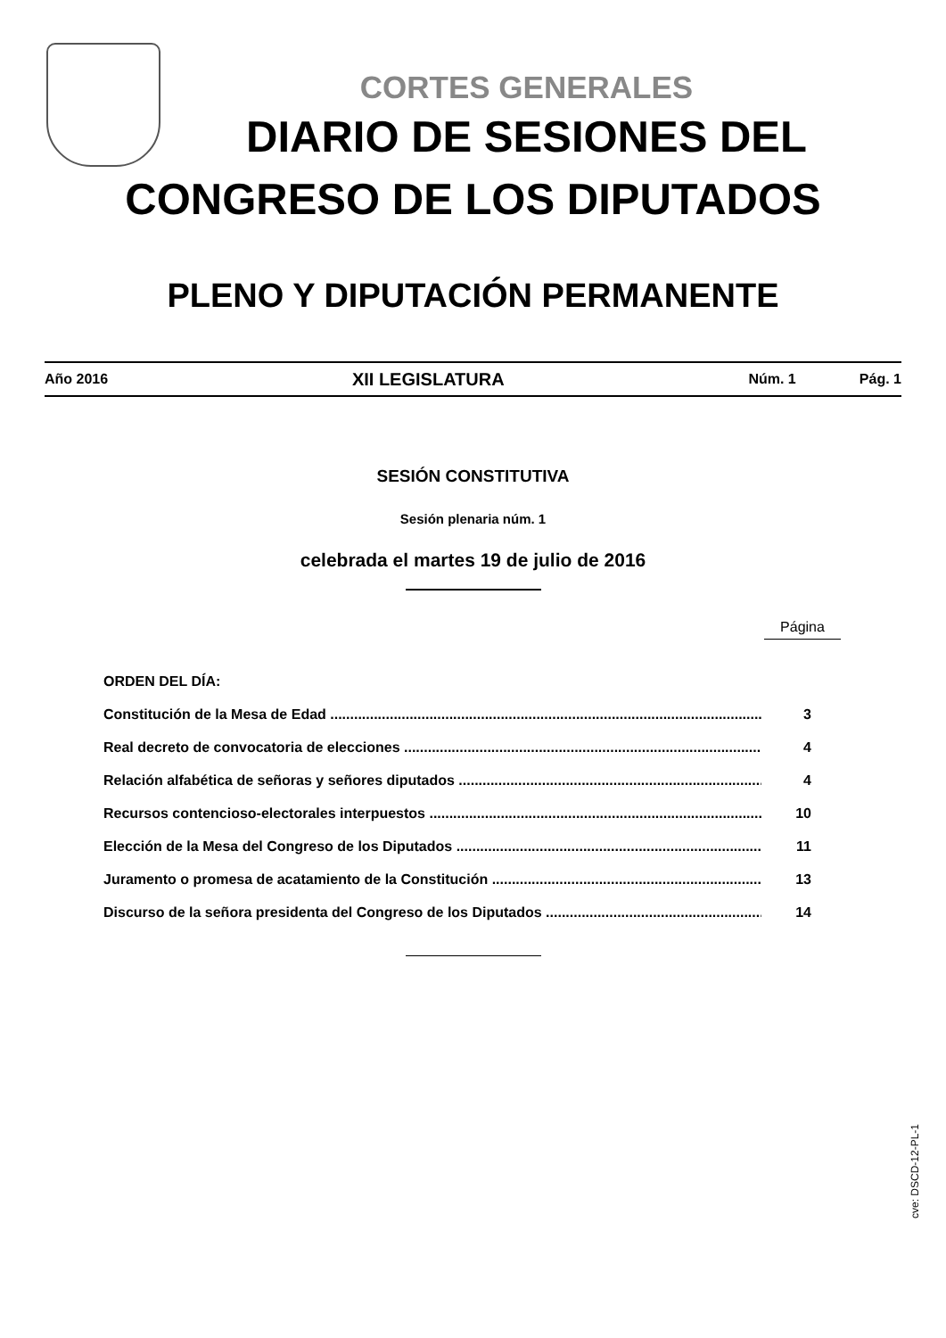CORTES GENERALES
DIARIO DE SESIONES DEL
CONGRESO DE LOS DIPUTADOS
PLENO Y DIPUTACIÓN PERMANENTE
Año 2016 XII LEGISLATURA Núm. 1 Pág. 1
SESIÓN CONSTITUTIVA
Sesión plenaria núm. 1
celebrada el martes 19 de julio de 2016
Página
ORDEN DEL DÍA:
Constitución de la Mesa de Edad .............................................................................................................. 3
Real decreto de convocatoria de elecciones .............................................................................................. 4
Relación alfabética de señoras y señores diputados .................................................................................. 4
Recursos contencioso-electorales interpuestos .......................................................................................... 10
Elección de la Mesa del Congreso de los Diputados ................................................................................... 11
Juramento o promesa de acatamiento de la Constitución ............................................................................ 13
Discurso de la señora presidenta del Congreso de los Diputados .............................................................. 14
cve: DSCD-12-PL-1